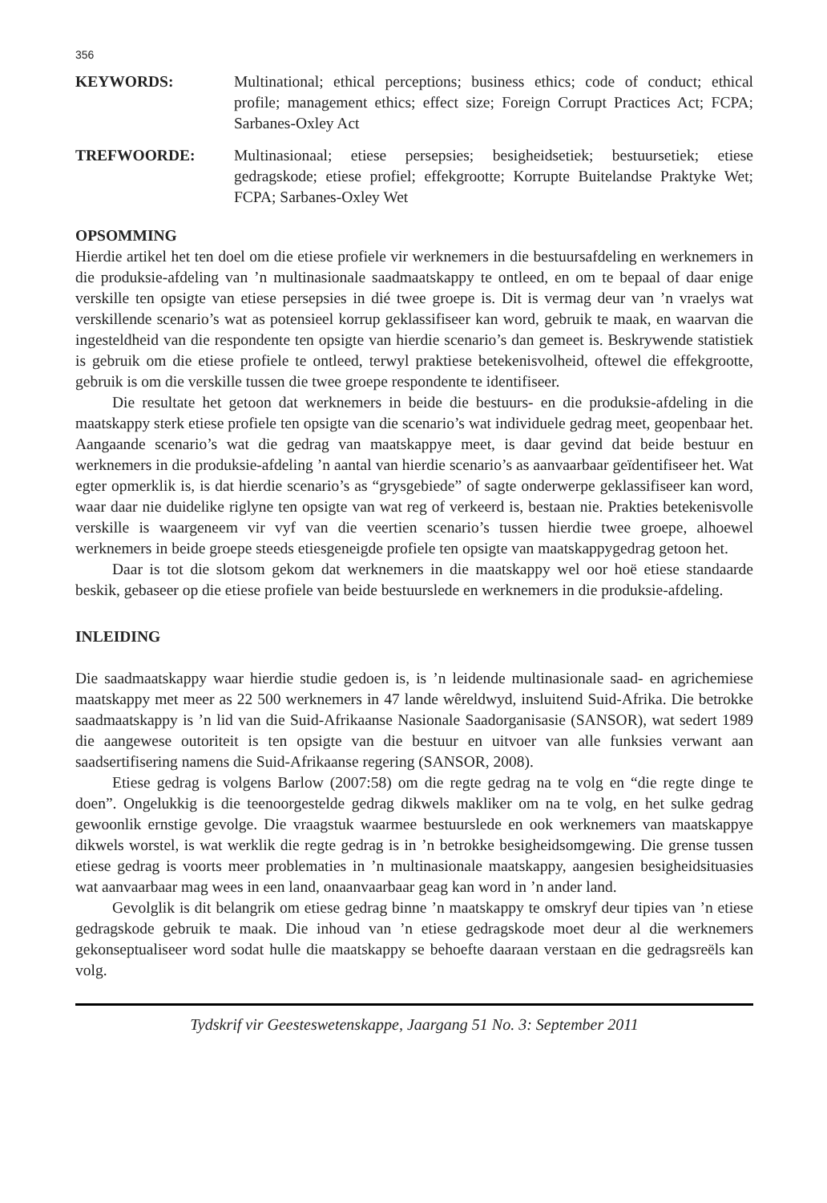356
KEYWORDS: Multinational; ethical perceptions; business ethics; code of conduct; ethical profile; management ethics; effect size; Foreign Corrupt Practices Act; FCPA; Sarbanes-Oxley Act
TREFWOORDE: Multinasionaal; etiese persepsies; besigheidsetiek; bestuursetiek; etiese gedragskode; etiese profiel; effekgrootte; Korrupte Buitelandse Praktyke Wet; FCPA; Sarbanes-Oxley Wet
OPSOMMING
Hierdie artikel het ten doel om die etiese profiele vir werknemers in die bestuursafdeling en werknemers in die produksie-afdeling van ’n multinasionale saadmaatskappy te ontleed, en om te bepaal of daar enige verskille ten opsigte van etiese persepsies in dié twee groepe is. Dit is vermag deur van ’n vraelys wat verskillende scenario’s wat as potensieel korrup geklassifiseer kan word, gebruik te maak, en waarvan die ingesteldheid van die respondente ten opsigte van hierdie scenario’s dan gemeet is. Beskrywende statistiek is gebruik om die etiese profiele te ontleed, terwyl praktiese betekenisvolheid, oftewel die effekgrootte, gebruik is om die verskille tussen die twee groepe respondente te identifiseer.
Die resultate het getoon dat werknemers in beide die bestuurs- en die produksie-afdeling in die maatskappy sterk etiese profiele ten opsigte van die scenario’s wat individuele gedrag meet, geopenbaar het. Aangaande scenario’s wat die gedrag van maatskappye meet, is daar gevind dat beide bestuur en werknemers in die produksie-afdeling ’n aantal van hierdie scenario’s as aanvaarbaar geïdentifiseer het. Wat egter opmerklik is, is dat hierdie scenario’s as “grysgebiede” of sagte onderwerpe geklassifiseer kan word, waar daar nie duidelike riglyne ten opsigte van wat reg of verkeerd is, bestaan nie. Prakties betekenisvolle verskille is waargeneem vir vyf van die veertien scenario’s tussen hierdie twee groepe, alhoewel werknemers in beide groepe steeds etiesgeneigde profiele ten opsigte van maatskappygedrag getoon het.
Daar is tot die slotsom gekom dat werknemers in die maatskappy wel oor hoë etiese standaarde beskik, gebaseer op die etiese profiele van beide bestuurslede en werknemers in die produksie-afdeling.
INLEIDING
Die saadmaatskappy waar hierdie studie gedoen is, is ’n leidende multinasionale saad- en agrichemiese maatskappy met meer as 22 500 werknemers in 47 lande wêreldwyd, insluitend Suid-Afrika. Die betrokke saadmaatskappy is ’n lid van die Suid-Afrikaanse Nasionale Saadorganisasie (SANSOR), wat sedert 1989 die aangewese outoriteit is ten opsigte van die bestuur en uitvoer van alle funksies verwant aan saadsertifisering namens die Suid-Afrikaanse regering (SANSOR, 2008).
Etiese gedrag is volgens Barlow (2007:58) om die regte gedrag na te volg en “die regte dinge te doen”. Ongelukkig is die teenoorgestelde gedrag dikwels makliker om na te volg, en het sulke gedrag gewoonlik ernstige gevolge. Die vraagstuk waarmee bestuurslede en ook werknemers van maatskappye dikwels worstel, is wat werklik die regte gedrag is in ’n betrokke besigheidsomgewing. Die grense tussen etiese gedrag is voorts meer problematies in ’n multinasionale maatskappy, aangesien besigheidsituasies wat aanvaarbaar mag wees in een land, onaanvaarbaar geag kan word in ’n ander land.
Gevolglik is dit belangrik om etiese gedrag binne ’n maatskappy te omskryf deur tipies van ’n etiese gedragskode gebruik te maak. Die inhoud van ’n etiese gedragskode moet deur al die werknemers gekonseptualiseer word sodat hulle die maatskappy se behoefte daaraan verstaan en die gedragsreëls kan volg.
Tydskrif vir Geesteswetenskappe, Jaargang 51 No. 3: September 2011